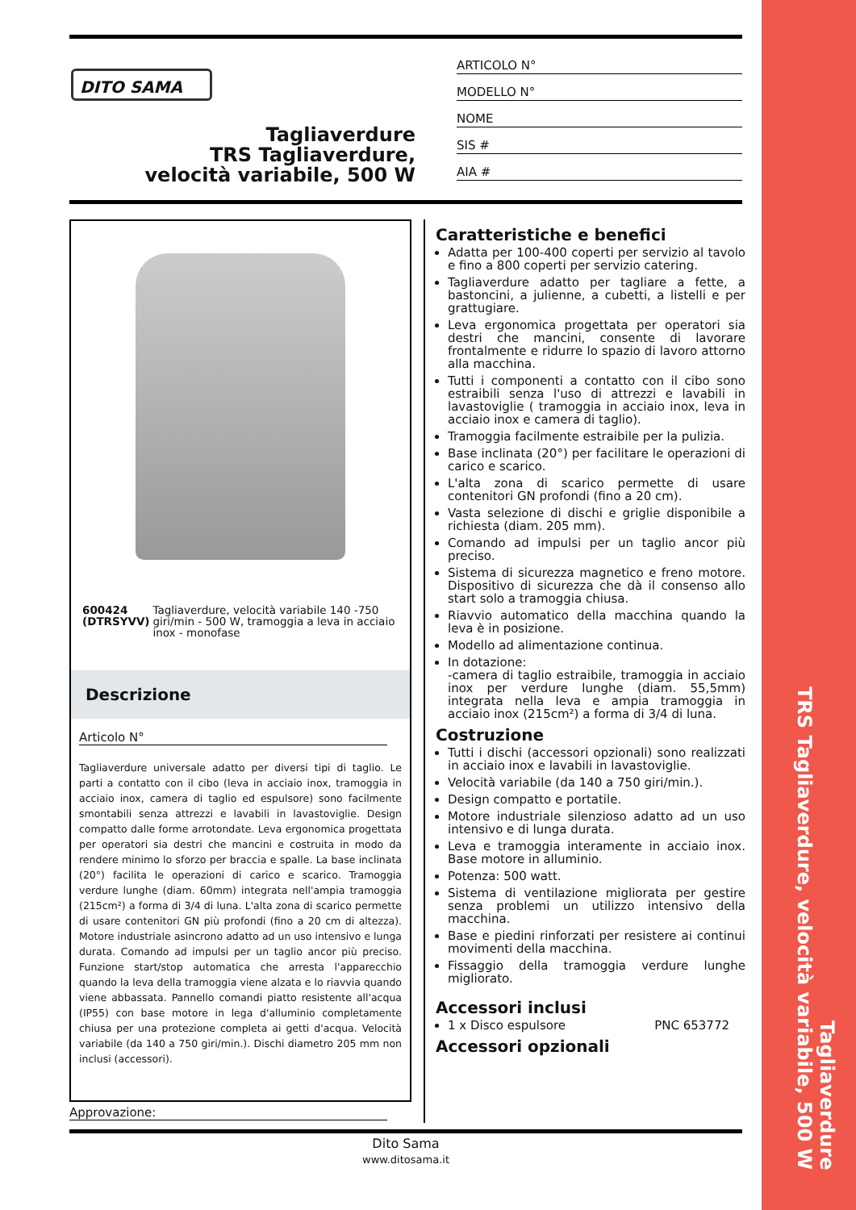Tagliaverdure
TRS Tagliaverdure, velocità variabile, 500 W
DITO SAMA
ARTICOLO N°
MODELLO N°
NOME
SIS #
AIA #
Tagliaverdure
TRS Tagliaverdure, velocità variabile, 500 W
600424 (DTRSYVV) Tagliaverdure, velocità variabile 140 -750 giri/min - 500 W, tramoggia a leva in acciaio inox - monofase
Descrizione
Articolo N°
Tagliaverdure universale adatto per diversi tipi di taglio. Le parti a contatto con il cibo (leva in acciaio inox, tramoggia in acciaio inox, camera di taglio ed espulsore) sono facilmente smontabili senza attrezzi e lavabili in lavastoviglie. Design compatto dalle forme arrotondate. Leva ergonomica progettata per operatori sia destri che mancini e costruita in modo da rendere minimo lo sforzo per braccia e spalle. La base inclinata (20°) facilita le operazioni di carico e scarico. Tramoggia verdure lunghe (diam. 60mm) integrata nell'ampia tramoggia (215cm²) a forma di 3/4 di luna. L'alta zona di scarico permette di usare contenitori GN più profondi (fino a 20 cm di altezza). Motore industriale asincrono adatto ad un uso intensivo e lunga durata. Comando ad impulsi per un taglio ancor più preciso. Funzione start/stop automatica che arresta l'apparecchio quando la leva della tramoggia viene alzata e lo riavvia quando viene abbassata. Pannello comandi piatto resistente all'acqua (IP55) con base motore in lega d'alluminio completamente chiusa per una protezione completa ai getti d'acqua. Velocità variabile (da 140 a 750 giri/min.). Dischi diametro 205 mm non inclusi (accessori).
Approvazione:
Caratteristiche e benefici
Adatta per 100-400 coperti per servizio al tavolo e fino a 800 coperti per servizio catering.
Tagliaverdure adatto per tagliare a fette, a bastoncini, a julienne, a cubetti, a listelli e per grattugiare.
Leva ergonomica progettata per operatori sia destri che mancini, consente di lavorare frontalmente e ridurre lo spazio di lavoro attorno alla macchina.
Tutti i componenti a contatto con il cibo sono estraibili senza l'uso di attrezzi e lavabili in lavastoviglie ( tramoggia in acciaio inox, leva in acciaio inox e camera di taglio).
Tramoggia facilmente estraibile per la pulizia.
Base inclinata (20°) per facilitare le operazioni di carico e scarico.
L'alta zona di scarico permette di usare contenitori GN profondi (fino a 20 cm).
Vasta selezione di dischi e griglie disponibile a richiesta (diam. 205 mm).
Comando ad impulsi per un taglio ancor più preciso.
Sistema di sicurezza magnetico e freno motore. Dispositivo di sicurezza che dà il consenso allo start solo a tramoggia chiusa.
Riavvio automatico della macchina quando la leva è in posizione.
Modello ad alimentazione continua.
In dotazione:
-camera di taglio estraibile, tramoggia in acciaio inox per verdure lunghe (diam. 55,5mm) integrata nella leva e ampia tramoggia in acciaio inox (215cm²) a forma di 3/4 di luna.
Costruzione
Tutti i dischi (accessori opzionali) sono realizzati in acciaio inox e lavabili in lavastoviglie.
Velocità variabile (da 140 a 750 giri/min.).
Design compatto e portatile.
Motore industriale silenzioso adatto ad un uso intensivo e di lunga durata.
Leva e tramoggia interamente in acciaio inox. Base motore in alluminio.
Potenza: 500 watt.
Sistema di ventilazione migliorata per gestire senza problemi un utilizzo intensivo della macchina.
Base e piedini rinforzati per resistere ai continui movimenti della macchina.
Fissaggio della tramoggia verdure lunghe migliorato.
Accessori inclusi
1 x Disco espulsore PNC 653772
Accessori opzionali
Dito Sama
www.ditosama.it